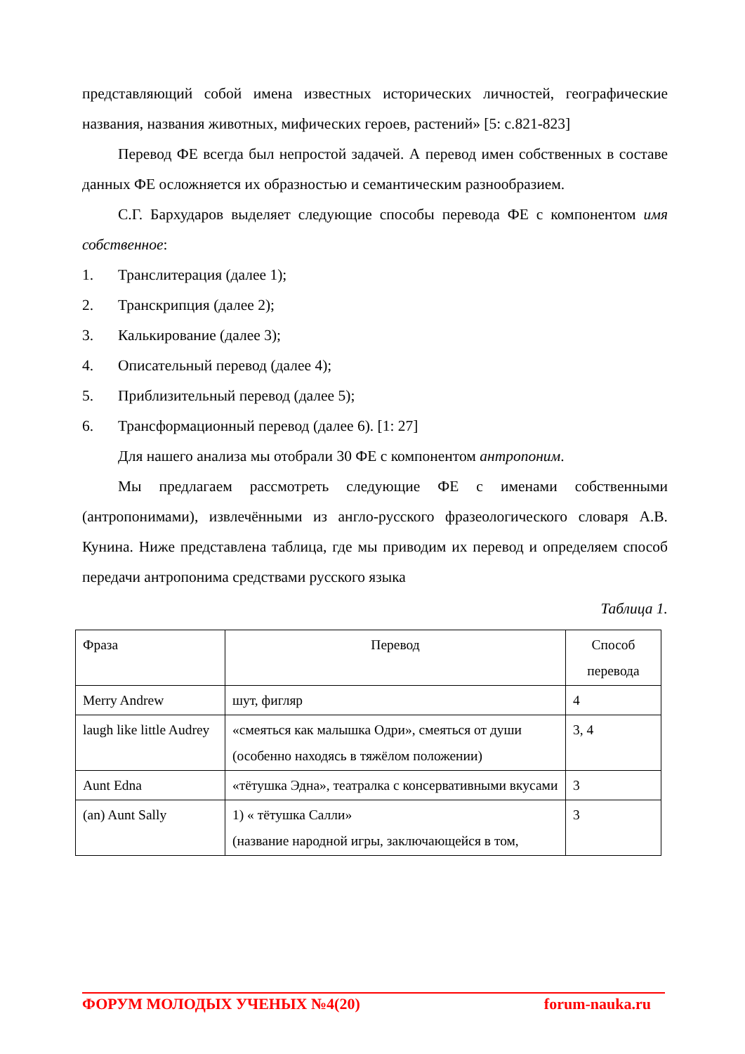представляющий собой имена известных исторических личностей, географические названия, названия животных, мифических героев, растений» [5: с.821-823]
Перевод ФЕ всегда был непростой задачей. А перевод имен собственных в составе данных ФЕ осложняется их образностью и семантическим разнообразием.
С.Г. Бархударов выделяет следующие способы перевода ФЕ с компонентом имя собственное:
1. Транслитерация (далее 1);
2. Транскрипция (далее 2);
3. Калькирование (далее 3);
4. Описательный перевод (далее 4);
5. Приблизительный перевод (далее 5);
6. Трансформационный перевод (далее 6). [1: 27]
Для нашего анализа мы отобрали 30 ФЕ с компонентом антропоним.
Мы предлагаем рассмотреть следующие ФЕ с именами собственными (антропонимами), извлечёнными из англо-русского фразеологического словаря А.В. Кунина. Ниже представлена таблица, где мы приводим их перевод и определяем способ передачи антропонима средствами русского языка
Таблица 1.
| Фраза | Перевод | Способ перевода |
| Merry Andrew | шут, фигляр | 4 |
| laugh like little Audrey | «смеяться как малышка Одри», смеяться от души (особенно находясь в тяжёлом положении) | 3, 4 |
| Aunt Edna | «тётушка Эдна», театралка с консервативными вкусами | 3 |
| (an) Aunt Sally | 1) « тётушка Салли» (название народной игры, заключающейся в том, | 3 |
ФОРУМ МОЛОДЫХ УЧЕНЫХ №4(20) forum-nauka.ru